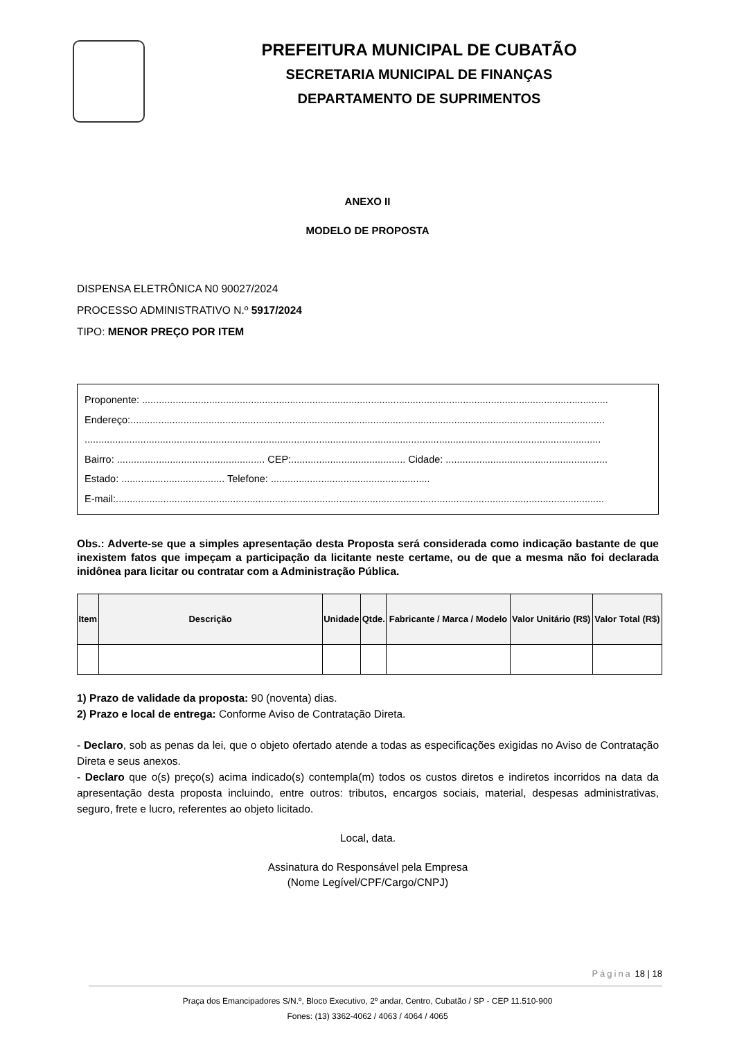PREFEITURA MUNICIPAL DE CUBATÃO
SECRETARIA MUNICIPAL DE FINANÇAS
DEPARTAMENTO DE SUPRIMENTOS
ANEXO II
MODELO DE PROPOSTA
DISPENSA ELETRÔNICA N0 90027/2024
PROCESSO ADMINISTRATIVO N.º 5917/2024
TIPO: MENOR PREÇO POR ITEM
Proponente: .......................................................................................................................................................................
Endereço:..........................................................................................................................................................................
.........................................................................................................................................................................................
Bairro: ..................................................... CEP:......................................... Cidade: ..........................................................
Estado: ..................................... Telefone: .........................................................
E-mail:...............................................................................................................................................................................
Obs.: Adverte-se que a simples apresentação desta Proposta será considerada como indicação bastante de que inexistem fatos que impeçam a participação da licitante neste certame, ou de que a mesma não foi declarada inidônea para licitar ou contratar com a Administração Pública.
| Item | Descrição | Unidade | Qtde. | Fabricante / Marca / Modelo | Valor Unitário (R$) | Valor Total (R$) |
| --- | --- | --- | --- | --- | --- | --- |
1) Prazo de validade da proposta: 90 (noventa) dias.
2) Prazo e local de entrega: Conforme Aviso de Contratação Direta.
- Declaro, sob as penas da lei, que o objeto ofertado atende a todas as especificações exigidas no Aviso de Contratação Direta e seus anexos.
- Declaro que o(s) preço(s) acima indicado(s) contempla(m) todos os custos diretos e indiretos incorridos na data da apresentação desta proposta incluindo, entre outros: tributos, encargos sociais, material, despesas administrativas, seguro, frete e lucro, referentes ao objeto licitado.
Local, data.
Assinatura do Responsável pela Empresa
(Nome Legível/CPF/Cargo/CNPJ)
Página 18 | 18
Praça dos Emancipadores S/N.º, Bloco Executivo, 2º andar, Centro, Cubatão / SP - CEP 11.510-900
Fones: (13) 3362-4062 / 4063 / 4064 / 4065